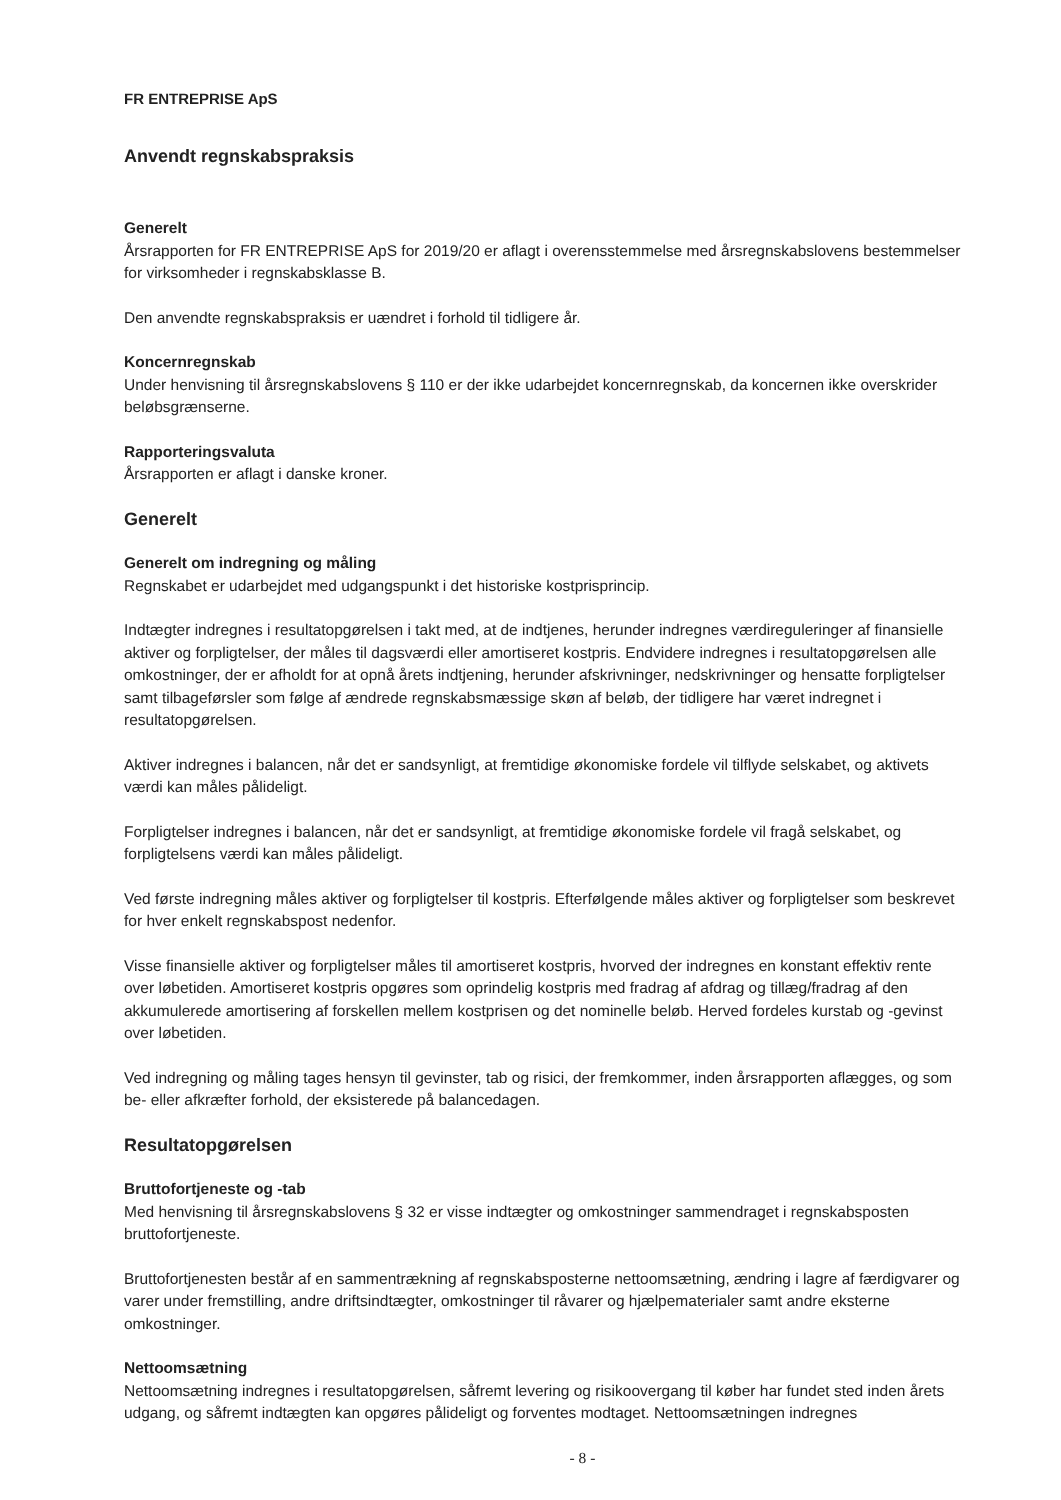FR ENTREPRISE ApS
Anvendt regnskabspraksis
Generelt
Årsrapporten for FR ENTREPRISE ApS for 2019/20 er aflagt i overensstemmelse med årsregnskabslovens bestemmelser for virksomheder i regnskabsklasse B.
Den anvendte regnskabspraksis er uændret i forhold til tidligere år.
Koncernregnskab
Under henvisning til årsregnskabslovens § 110 er der ikke udarbejdet koncernregnskab, da koncernen ikke overskrider beløbsgrænserne.
Rapporteringsvaluta
Årsrapporten er aflagt i danske kroner.
Generelt
Generelt om indregning og måling
Regnskabet er udarbejdet med udgangspunkt i det historiske kostprisprincip.
Indtægter indregnes i resultatopgørelsen i takt med, at de indtjenes, herunder indregnes værdireguleringer af finansielle aktiver og forpligtelser, der måles til dagsværdi eller amortiseret kostpris. Endvidere indregnes i resultatopgørelsen alle omkostninger, der er afholdt for at opnå årets indtjening, herunder afskrivninger, nedskrivninger og hensatte forpligtelser samt tilbageførsler som følge af ændrede regnskabsmæssige skøn af beløb, der tidligere har været indregnet i resultatopgørelsen.
Aktiver indregnes i balancen, når det er sandsynligt, at fremtidige økonomiske fordele vil tilflyde selskabet, og aktivets værdi kan måles pålideligt.
Forpligtelser indregnes i balancen, når det er sandsynligt, at fremtidige økonomiske fordele vil fragå selskabet, og forpligtelsens værdi kan måles pålideligt.
Ved første indregning måles aktiver og forpligtelser til kostpris. Efterfølgende måles aktiver og forpligtelser som beskrevet for hver enkelt regnskabspost nedenfor.
Visse finansielle aktiver og forpligtelser måles til amortiseret kostpris, hvorved der indregnes en konstant effektiv rente over løbetiden. Amortiseret kostpris opgøres som oprindelig kostpris med fradrag af afdrag og tillæg/fradrag af den akkumulerede amortisering af forskellen mellem kostprisen og det nominelle beløb. Herved fordeles kurstab og -gevinst over løbetiden.
Ved indregning og måling tages hensyn til gevinster, tab og risici, der fremkommer, inden årsrapporten aflægges, og som be- eller afkræfter forhold, der eksisterede på balancedagen.
Resultatopgørelsen
Bruttofortjeneste og -tab
Med henvisning til årsregnskabslovens § 32 er visse indtægter og omkostninger sammendraget i regnskabsposten bruttofortjeneste.
Bruttofortjenesten består af en sammentrækning af regnskabsposterne nettoomsætning, ændring i lagre af færdigvarer og varer under fremstilling, andre driftsindtægter, omkostninger til råvarer og hjælpematerialer samt andre eksterne omkostninger.
Nettoomsætning
Nettoomsætning indregnes i resultatopgørelsen, såfremt levering og risikoovergang til køber har fundet sted inden årets udgang, og såfremt indtægten kan opgøres pålideligt og forventes modtaget. Nettoomsætningen indregnes
- 8 -